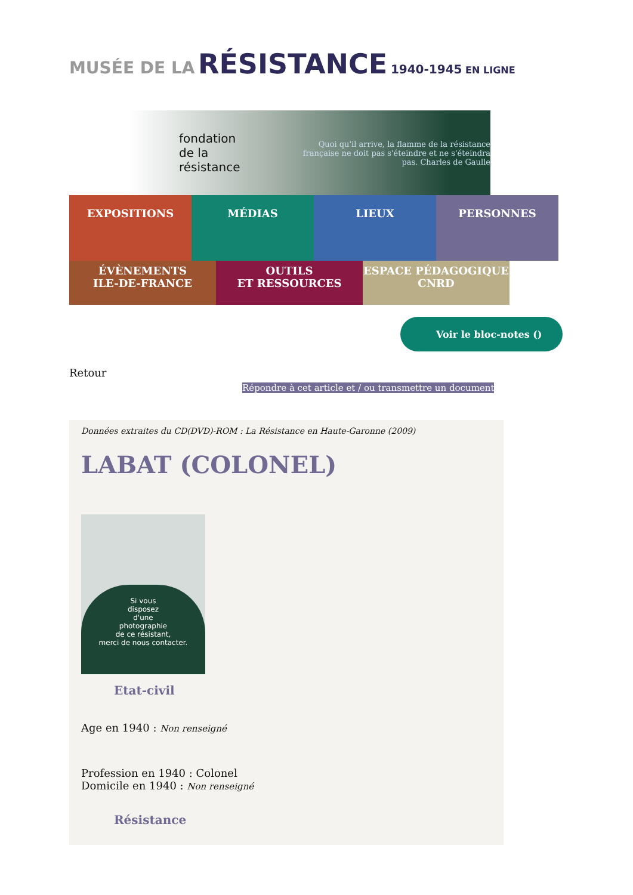MUSÉE DE LA RÉSISTANCE 1940-1945 EN LIGNE
fondation de la résistance Quoi qu'il arrive, la flamme de la résistance française ne doit pas s'éteindre et ne s'éteindra pas. Charles de Gaulle
EXPOSITIONS MÉDIAS LIEUX PERSONNES
ÉVÈNEMENTS
ILE-DE-FRANCE
OUTILS
ET RESSOURCES
ESPACE PÉDAGOGIQUE
CNRD
Voir le bloc-notes ()
Retour
Répondre à cet article et / ou transmettre un document
Données extraites du CD(DVD)-ROM : La Résistance en Haute-Garonne (2009)
LABAT (COLONEL)
Si vous
disposez
d'une
photographie
de ce résistant,
merci de nous contacter.
Etat-civil
Age en 1940 : Non renseigné
Profession en 1940 : Colonel
Domicile en 1940 : Non renseigné
Résistance